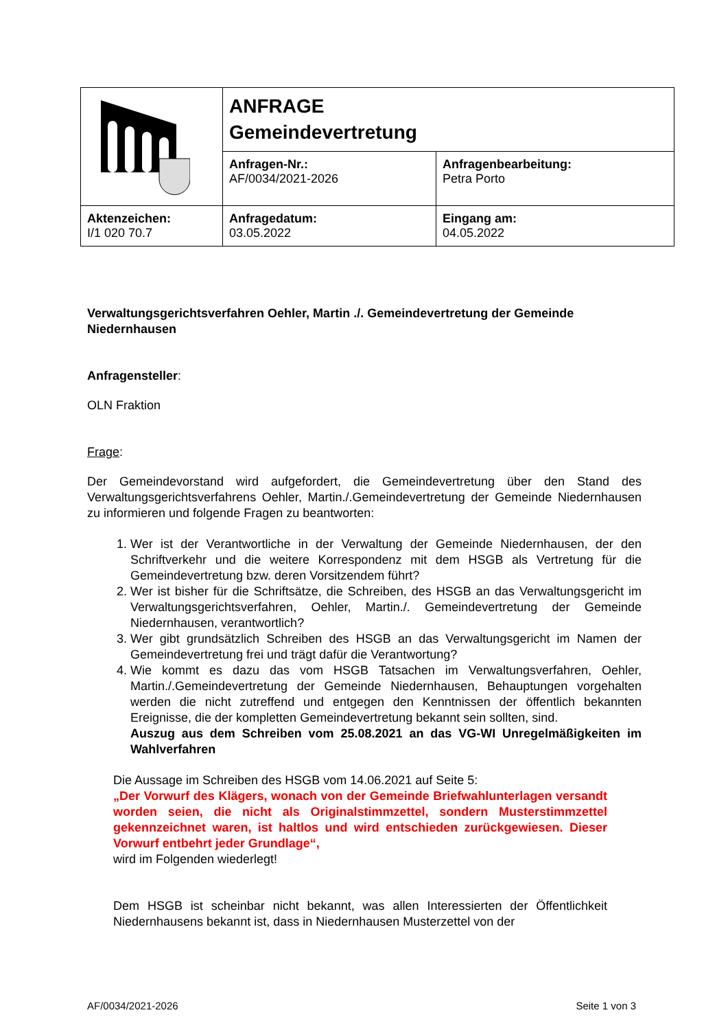| | ANFRAGE Gemeindevertretung | |
| | Anfragen-Nr.: AF/0034/2021-2026 | Anfragenbearbeitung: Petra Porto |
| Aktenzeichen: I/1 020 70.7 | Anfragedatum: 03.05.2022 | Eingang am: 04.05.2022 |
Verwaltungsgerichtsverfahren Oehler, Martin ./. Gemeindevertretung der Gemeinde Niedernhausen
Anfragensteller:
OLN Fraktion
Frage:
Der Gemeindevorstand wird aufgefordert, die Gemeindevertretung über den Stand des Verwaltungsgerichtsverfahrens Oehler, Martin./.Gemeindevertretung der Gemeinde Niedernhausen zu informieren und folgende Fragen zu beantworten:
1. Wer ist der Verantwortliche in der Verwaltung der Gemeinde Niedernhausen, der den Schriftverkehr und die weitere Korrespondenz mit dem HSGB als Vertretung für die Gemeindevertretung bzw. deren Vorsitzendem führt?
2. Wer ist bisher für die Schriftsätze, die Schreiben, des HSGB an das Verwaltungsgericht im Verwaltungsgerichtsverfahren, Oehler, Martin./. Gemeindevertretung der Gemeinde Niedernhausen, verantwortlich?
3. Wer gibt grundsätzlich Schreiben des HSGB an das Verwaltungsgericht im Namen der Gemeindevertretung frei und trägt dafür die Verantwortung?
4. Wie kommt es dazu das vom HSGB Tatsachen im Verwaltungsverfahren, Oehler, Martin./.Gemeindevertretung der Gemeinde Niedernhausen, Behauptungen vorgehalten werden die nicht zutreffend und entgegen den Kenntnissen der öffentlich bekannten Ereignisse, die der kompletten Gemeindevertretung bekannt sein sollten, sind.
Auszug aus dem Schreiben vom 25.08.2021 an das VG-WI Unregelmäßigkeiten im Wahlverfahren
Die Aussage im Schreiben des HSGB vom 14.06.2021 auf Seite 5:
„Der Vorwurf des Klägers, wonach von der Gemeinde Briefwahlunterlagen versandt worden seien, die nicht als Originalstimmzettel, sondern Musterstimmzettel gekennzeichnet waren, ist haltlos und wird entschieden zurückgewiesen. Dieser Vorwurf entbehrt jeder Grundlage“,
wird im Folgenden wiederlegt!
Dem HSGB ist scheinbar nicht bekannt, was allen Interessierten der Öffentlichkeit Niedernhausens bekannt ist, dass in Niedernhausen Musterzettel von der
AF/0034/2021-2026 Seite 1 von 3